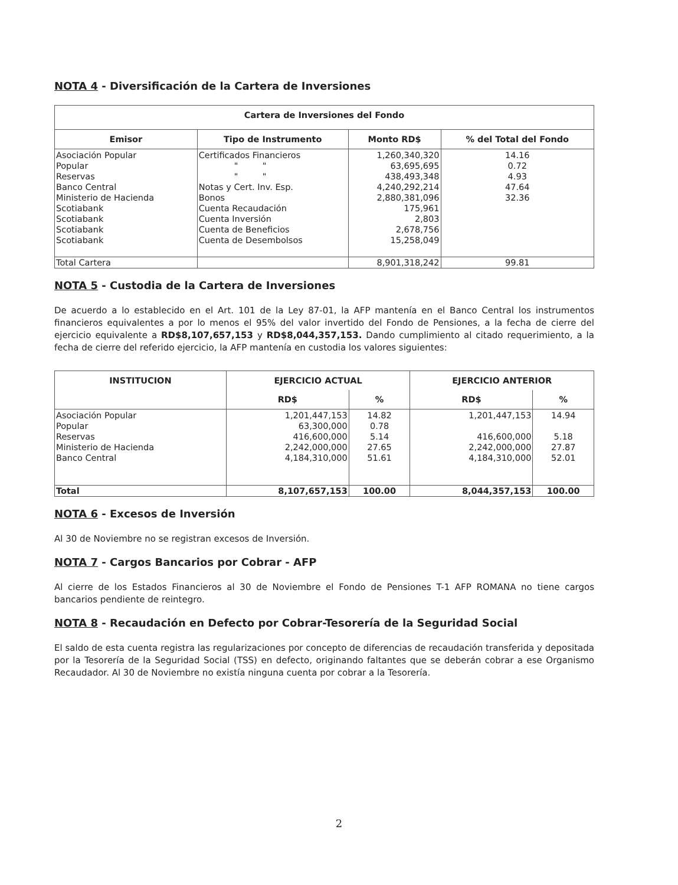NOTA 4 - Diversificación de la Cartera de Inversiones
| Cartera de Inversiones del Fondo | | | |
| --- | --- | --- | --- |
| Emisor | Tipo de Instrumento | Monto RD$ | % del Total del Fondo |
| Asociación Popular Popular Reservas Banco Central Ministerio de Hacienda Scotiabank Scotiabank Scotiabank Scotiabank | Certificados Financieros " " " " Notas y Cert. Inv. Esp. Bonos Cuenta Recaudación Cuenta Inversión Cuenta de Beneficios Cuenta de Desembolsos | 1,260,340,320 63,695,695 438,493,348 4,240,292,214 2,880,381,096 175,961 2,803 2,678,756 15,258,049 | 14.16 0.72 4.93 47.64 32.36 |
| Total Cartera | | 8,901,318,242 | 99.81 |
NOTA 5 - Custodia de la Cartera de Inversiones
De acuerdo a lo establecido en el Art. 101 de la Ley 87-01, la AFP mantenía en el Banco Central los instrumentos financieros equivalentes a por lo menos el 95% del valor invertido del Fondo de Pensiones, a la fecha de cierre del ejercicio equivalente a RD$8,107,657,153 y RD$8,044,357,153. Dando cumplimiento al citado requerimiento, a la fecha de cierre del referido ejercicio, la AFP mantenía en custodia los valores siguientes:
| INSTITUCION | EJERCICIO ACTUAL | | EJERCICIO ANTERIOR | |
| --- | --- | --- | --- | --- |
| | RD$ | % | RD$ | % |
| Asociación Popular Popular Reservas Ministerio de Hacienda Banco Central | 1,201,447,153 63,300,000 416,600,000 2,242,000,000 4,184,310,000 | 14.82 0.78 5.14 27.65 51.61 | 1,201,447,153 416,600,000 2,242,000,000 4,184,310,000 | 14.94 5.18 27.87 52.01 |
| Total | 8,107,657,153 | 100.00 | 8,044,357,153 | 100.00 |
NOTA 6 - Excesos de Inversión
Al 30 de Noviembre no se registran excesos de Inversión.
NOTA 7 - Cargos Bancarios por Cobrar - AFP
Al cierre de los Estados Financieros al 30 de Noviembre el Fondo de Pensiones T-1 AFP ROMANA no tiene cargos bancarios pendiente de reintegro.
NOTA 8 - Recaudación en Defecto por Cobrar-Tesorería de la Seguridad Social
El saldo de esta cuenta registra las regularizaciones por concepto de diferencias de recaudación transferida y depositada por la Tesorería de la Seguridad Social (TSS) en defecto, originando faltantes que se deberán cobrar a ese Organismo Recaudador. Al 30 de Noviembre no existía ninguna cuenta por cobrar a la Tesorería.
2